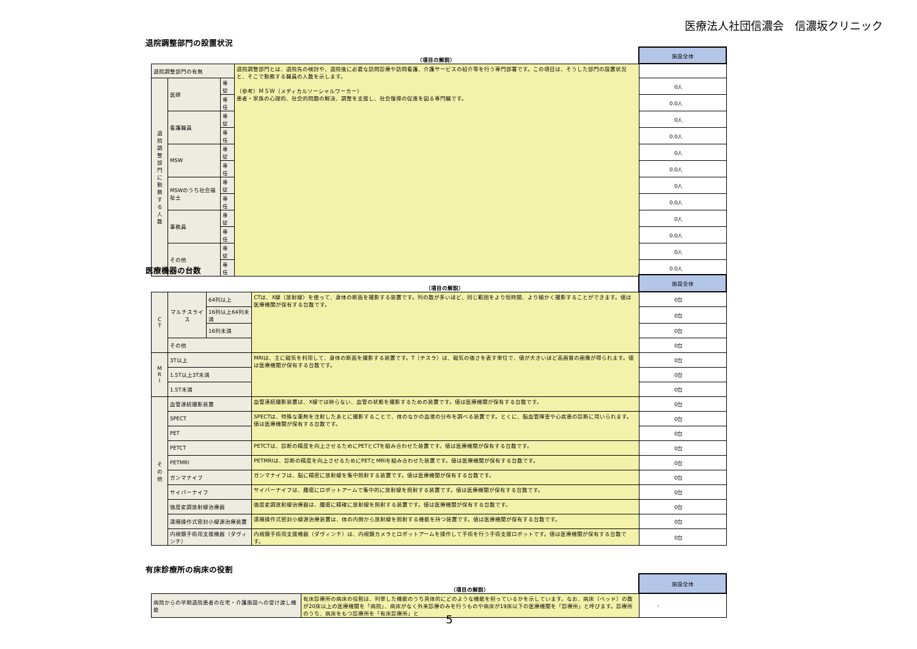医療法人社団信濃会　信濃坂クリニック
退院調整部門の設置状況
| | | | （項目の解説） | 施設全体 |
| --- | --- | --- | --- | --- |
| 退院調整部門の有無 | | | 退院調整部門とは、退院先の検討や、退院後に必要な訪問診療や訪問看護、介護サービスの紹介等を行う専門部署です。この項目は、そうした部門の設置状況と、そこで勤務する職員の人数を示します。 （参考）ＭＳＷ（メディカルソーシャルワーカー） 患者・家族の心理的、社会的問題の解決、調整を支援し、社会復帰の促進を図る専門職です。 | |
| 退 院 調 整 部 門 に 勤 務 す る 人 数 | 医師 | 専従 | | 0人 |
| | | 専任 | | 0.0人 |
| | 看護職員 | 専従 | | 0人 |
| | | 専任 | | 0.0人 |
| | MSW | 専従 | | 0人 |
| | | 専任 | | 0.0人 |
| | MSWのうち社会福祉士 | 専従 | | 0人 |
| | | 専任 | | 0.0人 |
| | 事務員 | 専従 | | 0人 |
| | | 専任 | | 0.0人 |
| | その他 | 専従 | | 0人 |
| | | 専任 | | 0.0人 |
医療機器の台数
| | | | （項目の解説） | 施設全体 |
| --- | --- | --- | --- | --- |
| C T | マルチスライス | 64列以上 | CTは、X線（放射線）を使って、身体の断面を撮影する装置です。列の数が多いほど、同じ範囲をより短時間、より細かく撮影することができます。値は医療機関が保有する台数です。 | 0台 |
| | | 16列以上64列未満 | | 0台 |
| | | 16列未満 | | 0台 |
| | その他 | | | 0台 |
| M R I | 3T以上 | | MRIは、主に磁気を利用して、身体の断面を撮影する装置です。T（テスラ）は、磁気の強さを表す単位で、値が大きいほど高画質の画像が得られます。値は医療機関が保有する台数です。 | 0台 |
| | 1.5T以上3T未満 | | | 0台 |
| | 1.5T未満 | | | 0台 |
| そ の 他 | 血管連続撮影装置 | | 血管連続撮影装置は、X線では映らない、血管の状態を撮影するための装置です。値は医療機関が保有する台数です。 | 0台 |
| | SPECT | | SPECTは、特殊な薬剤を注射したあとに撮影することで、体のなかの血液の分布を調べる装置です。とくに、脳血管障害や心疾患の診断に用いられます。値は医療機関が保有する台数です。 | 0台 |
| | PET | | | 0台 |
| | PETCT | | PETCTは、診断の精度を向上させるためにPETとCTを組み合わせた装置です。値は医療機関が保有する台数です。 | 0台 |
| | PETMRI | | PETMRIは、診断の精度を向上させるためにPETとMRIを組み合わせた装置です。値は医療機関が保有する台数です。 | 0台 |
| | ガンマナイフ | | ガンマナイフは、脳に精密に放射線を集中照射する装置です。値は医療機関が保有する台数です。 | 0台 |
| | サイバーナイフ | | サイバーナイフは、腫瘍にロボットアームで集中的に放射線を照射する装置です。値は医療機関が保有する台数です。 | 0台 |
| | 強度変調放射線治療器 | | 強度変調放射線治療器は、腫瘍に精確に放射線を照射する装置です。値は医療機関が保有する台数です。 | 0台 |
| | 遠隔操作式密封小線源治療装置 | | 遠隔操作式密封小線源治療装置は、体の内側から放射線を照射する機能を持つ装置です。値は医療機関が保有する台数です。 | 0台 |
| | 内視鏡手術用支援機器（ダヴィンチ） | | 内視鏡手術用支援機器（ダヴィンチ）は、内視鏡カメラとロボットアームを操作して手術を行う手術支援ロボットです。値は医療機関が保有する台数です。 | 0台 |
有床診療所の病床の役割
| | （項目の解説） | 施設全体 |
| --- | --- | --- |
| 病院からの早期退院患者の在宅・介護施設への受け渡し機能 | 有床診療所の病床の役割は、列挙した機能のうち具体的にどのような機能を担っているかを示しています。なお、病床（ベッド）の数が20床以上の医療機関を「病院」、病床がなく外来診療のみを行うものや病床が19床以下の医療機関を「診療所」と呼びます。診療所のうち、病床をもつ診療所を「有床診療所」と | - |
5